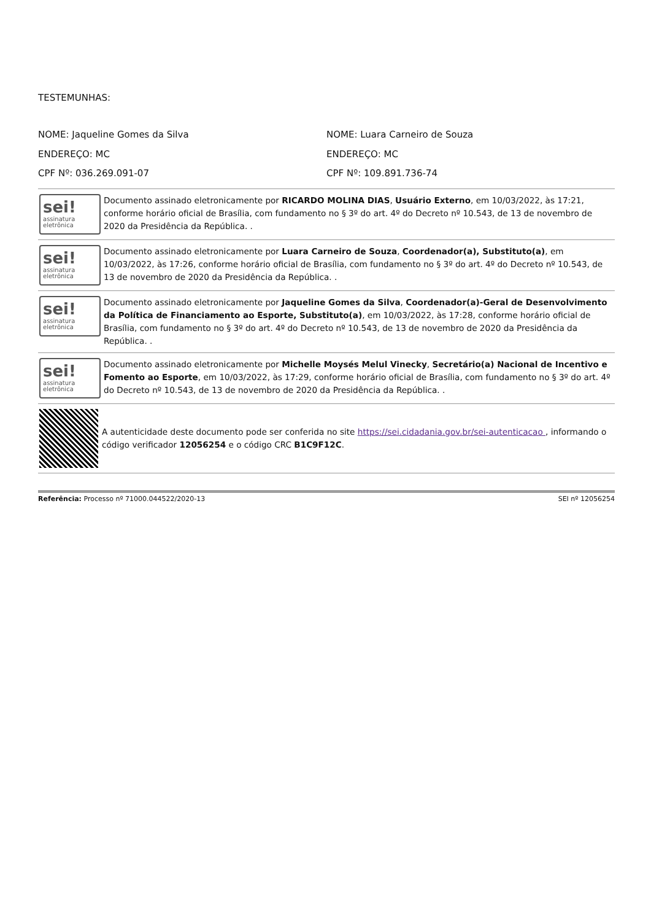TESTEMUNHAS:
NOME: Jaqueline Gomes da Silva
ENDEREÇO: MC
CPF Nº: 036.269.091-07
NOME: Luara Carneiro de Souza
ENDEREÇO: MC
CPF Nº: 109.891.736-74
sei!
assinatura
eletrônica
Documento assinado eletronicamente por RICARDO MOLINA DIAS, Usuário Externo, em 10/03/2022, às 17:21, conforme horário oficial de Brasília, com fundamento no § 3º do art. 4º do Decreto nº 10.543, de 13 de novembro de 2020 da Presidência da República. .
sei!
assinatura
eletrônica
Documento assinado eletronicamente por Luara Carneiro de Souza, Coordenador(a), Substituto(a), em 10/03/2022, às 17:26, conforme horário oficial de Brasília, com fundamento no § 3º do art. 4º do Decreto nº 10.543, de 13 de novembro de 2020 da Presidência da República. .
sei!
assinatura
eletrônica
Documento assinado eletronicamente por Jaqueline Gomes da Silva, Coordenador(a)-Geral de Desenvolvimento da Política de Financiamento ao Esporte, Substituto(a), em 10/03/2022, às 17:28, conforme horário oficial de Brasília, com fundamento no § 3º do art. 4º do Decreto nº 10.543, de 13 de novembro de 2020 da Presidência da República. .
sei!
assinatura
eletrônica
Documento assinado eletronicamente por Michelle Moysés Melul Vinecky, Secretário(a) Nacional de Incentivo e Fomento ao Esporte, em 10/03/2022, às 17:29, conforme horário oficial de Brasília, com fundamento no § 3º do art. 4º do Decreto nº 10.543, de 13 de novembro de 2020 da Presidência da República. .
A autenticidade deste documento pode ser conferida no site https://sei.cidadania.gov.br/sei-autenticacao , informando o código verificador 12056254 e o código CRC B1C9F12C.
Referência: Processo nº 71000.044522/2020-13 SEI nº 12056254